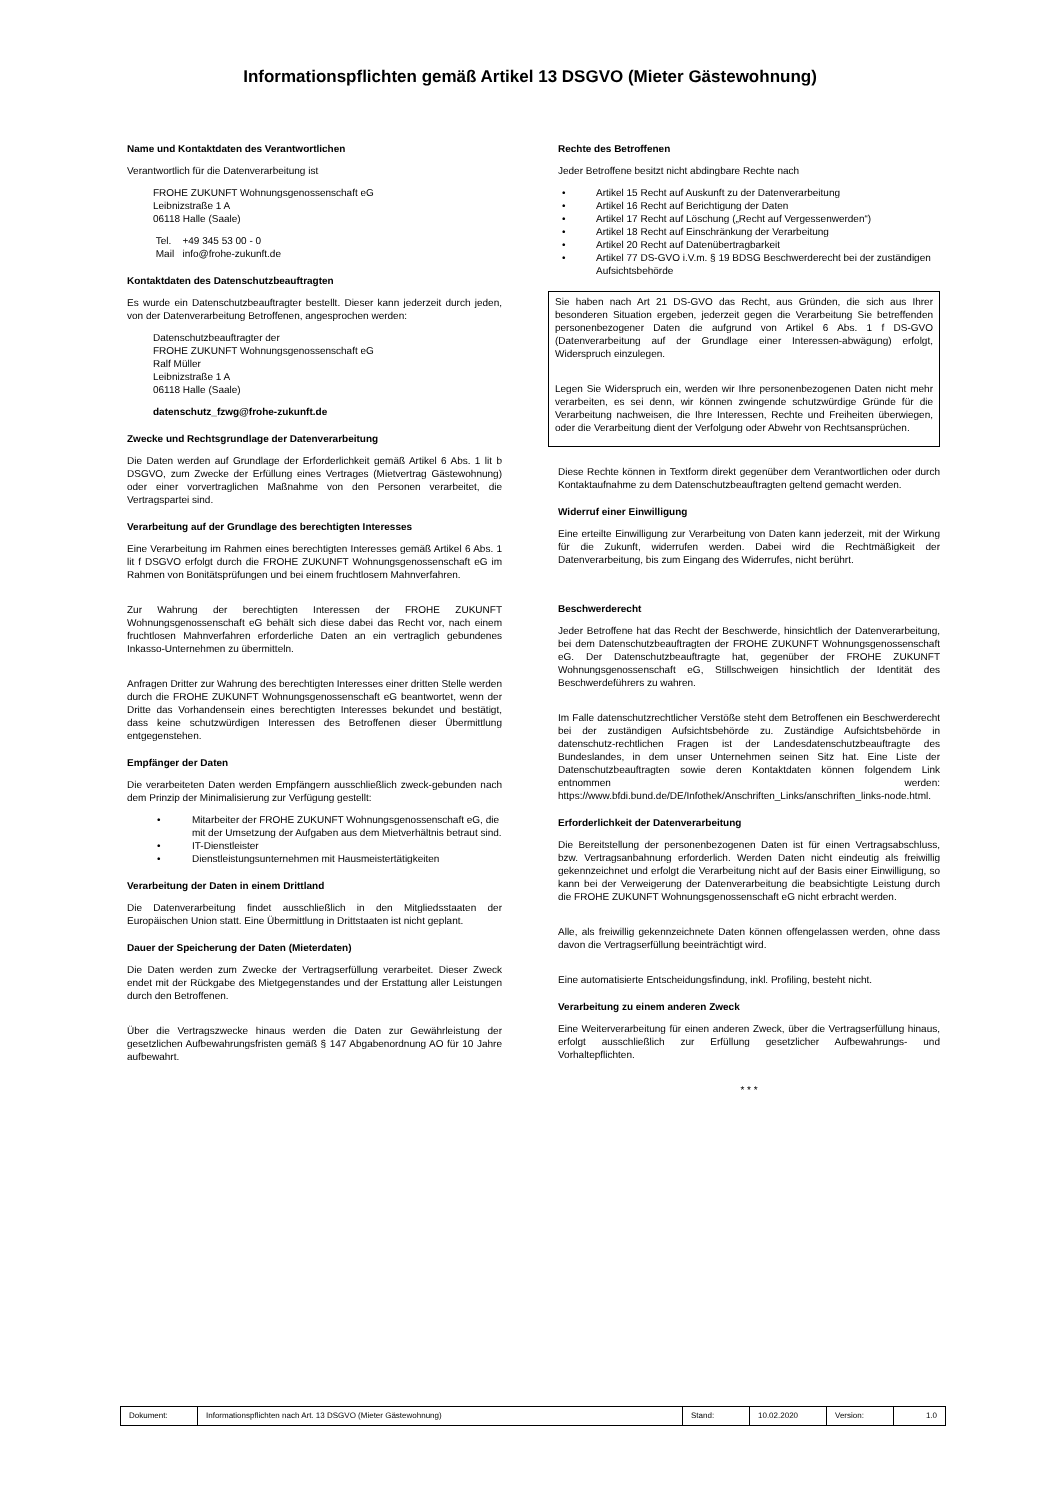Informationspflichten gemäß Artikel 13 DSGVO (Mieter Gästewohnung)
Name und Kontaktdaten des Verantwortlichen
Verantwortlich für die Datenverarbeitung ist
FROHE ZUKUNFT Wohnungsgenossenschaft eG
Leibnizstraße 1 A
06118 Halle (Saale)
Tel. +49 345 53 00 - 0
Mail info@frohe-zukunft.de
Kontaktdaten des Datenschutzbeauftragten
Es wurde ein Datenschutzbeauftragter bestellt. Dieser kann jederzeit durch jeden, von der Datenverarbeitung Betroffenen, angesprochen werden:
Datenschutzbeauftragter der
FROHE ZUKUNFT Wohnungsgenossenschaft eG
Ralf Müller
Leibnizstraße 1 A
06118 Halle (Saale)
datenschutz_fzwg@frohe-zukunft.de
Zwecke und Rechtsgrundlage der Datenverarbeitung
Die Daten werden auf Grundlage der Erforderlichkeit gemäß Artikel 6 Abs. 1 lit b DSGVO, zum Zwecke der Erfüllung eines Vertrages (Mietvertrag Gästewohnung) oder einer vorvertraglichen Maßnahme von den Personen verarbeitet, die Vertragspartei sind.
Verarbeitung auf der Grundlage des berechtigten Interesses
Eine Verarbeitung im Rahmen eines berechtigten Interesses gemäß Artikel 6 Abs. 1 lit f DSGVO erfolgt durch die FROHE ZUKUNFT Wohnungsgenossenschaft eG im Rahmen von Bonitätsprüfungen und bei einem fruchtlosem Mahnverfahren.
Zur Wahrung der berechtigten Interessen der FROHE ZUKUNFT Wohnungsgenossenschaft eG behält sich diese dabei das Recht vor, nach einem fruchtlosen Mahnverfahren erforderliche Daten an ein vertraglich gebundenes Inkasso-Unternehmen zu übermitteln.
Anfragen Dritter zur Wahrung des berechtigten Interesses einer dritten Stelle werden durch die FROHE ZUKUNFT Wohnungsgenossenschaft eG beantwortet, wenn der Dritte das Vorhandensein eines berechtigten Interesses bekundet und bestätigt, dass keine schutzwürdigen Interessen des Betroffenen dieser Übermittlung entgegenstehen.
Empfänger der Daten
Die verarbeiteten Daten werden Empfängern ausschließlich zweck-gebunden nach dem Prinzip der Minimalisierung zur Verfügung gestellt:
• Mitarbeiter der FROHE ZUKUNFT Wohnungsgenossenschaft eG, die mit der Umsetzung der Aufgaben aus dem Mietverhältnis betraut sind.
• IT-Dienstleister
• Dienstleistungsunternehmen mit Hausmeistertätigkeiten
Verarbeitung der Daten in einem Drittland
Die Datenverarbeitung findet ausschließlich in den Mitgliedsstaaten der Europäischen Union statt. Eine Übermittlung in Drittstaaten ist nicht geplant.
Dauer der Speicherung der Daten (Mieterdaten)
Die Daten werden zum Zwecke der Vertragserfüllung verarbeitet. Dieser Zweck endet mit der Rückgabe des Mietgegenstandes und der Erstattung aller Leistungen durch den Betroffenen.
Über die Vertragszwecke hinaus werden die Daten zur Gewährleistung der gesetzlichen Aufbewahrungsfristen gemäß § 147 Abgabenordnung AO für 10 Jahre aufbewahrt.
Rechte des Betroffenen
Jeder Betroffene besitzt nicht abdingbare Rechte nach
• Artikel 15 Recht auf Auskunft zu der Datenverarbeitung
• Artikel 16 Recht auf Berichtigung der Daten
• Artikel 17 Recht auf Löschung („Recht auf Vergessenwerden“)
• Artikel 18 Recht auf Einschränkung der Verarbeitung
• Artikel 20 Recht auf Datenübertragbarkeit
• Artikel 77 DS-GVO i.V.m. § 19 BDSG Beschwerderecht bei der zuständigen Aufsichtsbehörde
Sie haben nach Art 21 DS-GVO das Recht, aus Gründen, die sich aus Ihrer besonderen Situation ergeben, jederzeit gegen die Verarbeitung Sie betreffenden personenbezogener Daten die aufgrund von Artikel 6 Abs. 1 f DS-GVO (Datenverarbeitung auf der Grundlage einer Interessen-abwägung) erfolgt, Widerspruch einzulegen.
Legen Sie Widerspruch ein, werden wir Ihre personenbezogenen Daten nicht mehr verarbeiten, es sei denn, wir können zwingende schutzwürdige Gründe für die Verarbeitung nachweisen, die Ihre Interessen, Rechte und Freiheiten überwiegen, oder die Verarbeitung dient der Verfolgung oder Abwehr von Rechtsansprüchen.
Diese Rechte können in Textform direkt gegenüber dem Verantwortlichen oder durch Kontaktaufnahme zu dem Datenschutzbeauftragten geltend gemacht werden.
Widerruf einer Einwilligung
Eine erteilte Einwilligung zur Verarbeitung von Daten kann jederzeit, mit der Wirkung für die Zukunft, widerrufen werden. Dabei wird die Rechtmäßigkeit der Datenverarbeitung, bis zum Eingang des Widerrufes, nicht berührt.
Beschwerderecht
Jeder Betroffene hat das Recht der Beschwerde, hinsichtlich der Datenverarbeitung, bei dem Datenschutzbeauftragten der FROHE ZUKUNFT Wohnungsgenossenschaft eG. Der Datenschutzbeauftragte hat, gegenüber der FROHE ZUKUNFT Wohnungsgenossenschaft eG, Stillschweigen hinsichtlich der Identität des Beschwerdeführers zu wahren.
Im Falle datenschutzrechtlicher Verstöße steht dem Betroffenen ein Beschwerderecht bei der zuständigen Aufsichtsbehörde zu. Zuständige Aufsichtsbehörde in datenschutz-rechtlichen Fragen ist der Landesdatenschutzbeauftragte des Bundeslandes, in dem unser Unternehmen seinen Sitz hat. Eine Liste der Datenschutzbeauftragten sowie deren Kontaktdaten können folgendem Link entnommen werden: https://www.bfdi.bund.de/DE/Infothek/Anschriften_Links/anschriften_links-node.html.
Erforderlichkeit der Datenverarbeitung
Die Bereitstellung der personenbezogenen Daten ist für einen Vertragsabschluss, bzw. Vertragsanbahnung erforderlich. Werden Daten nicht eindeutig als freiwillig gekennzeichnet und erfolgt die Verarbeitung nicht auf der Basis einer Einwilligung, so kann bei der Verweigerung der Datenverarbeitung die beabsichtigte Leistung durch die FROHE ZUKUNFT Wohnungsgenossenschaft eG nicht erbracht werden.
Alle, als freiwillig gekennzeichnete Daten können offengelassen werden, ohne dass davon die Vertragserfüllung beeinträchtigt wird.
Eine automatisierte Entscheidungsfindung, inkl. Profiling, besteht nicht.
Verarbeitung zu einem anderen Zweck
Eine Weiterverarbeitung für einen anderen Zweck, über die Vertragserfüllung hinaus, erfolgt ausschließlich zur Erfüllung gesetzlicher Aufbewahrungs- und Vorhaltepflichten.
* * *
| Dokument: | Informationspflichten nach Art. 13 DSGVO (Mieter Gästewohnung) | Stand: | 10.02.2020 | Version: | 1.0 |